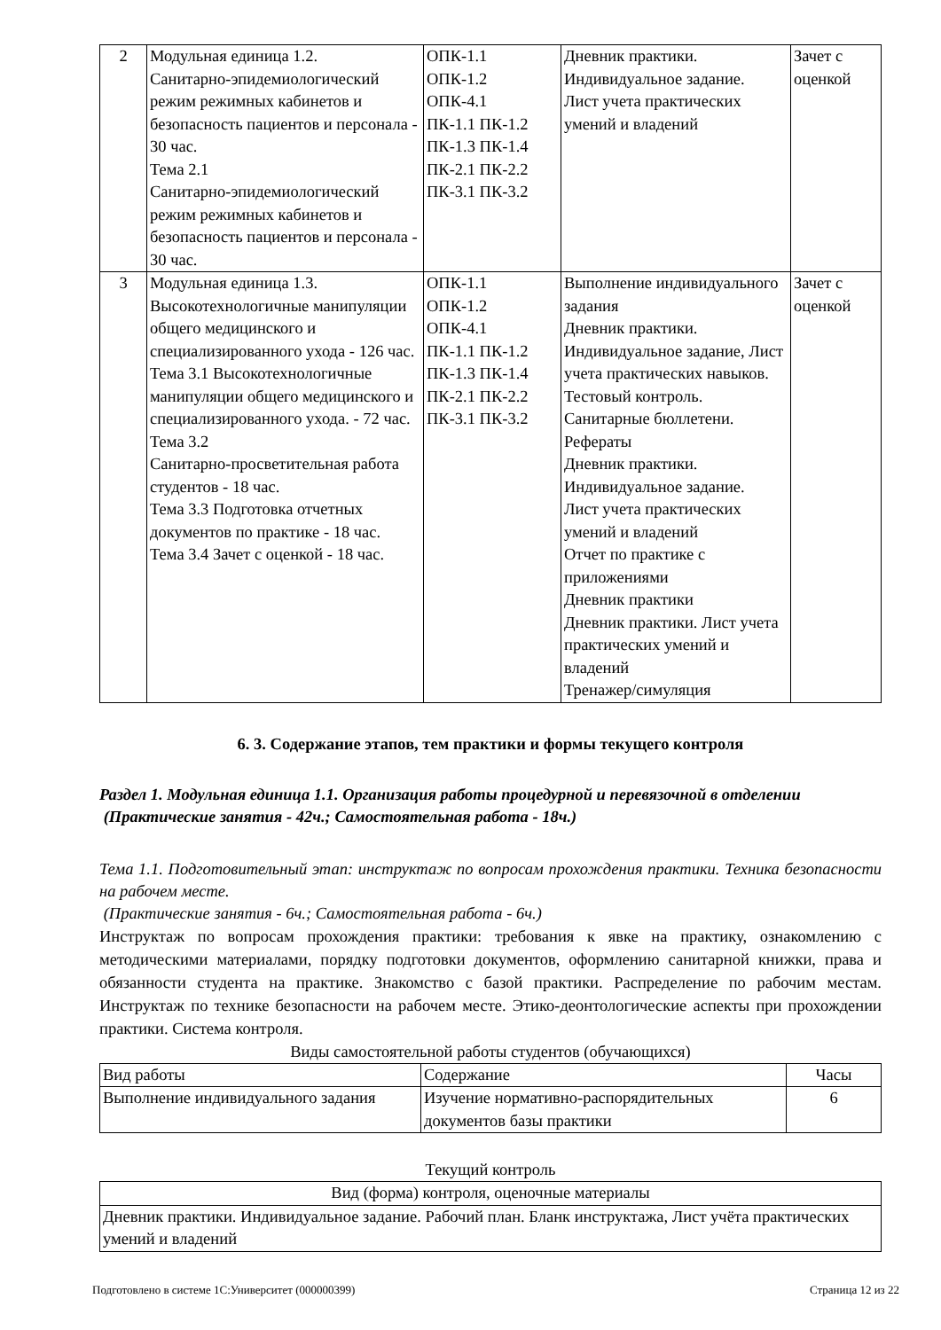| 2 | Модульная единица 1.2. Санитарно-эпидемиологический режим режимных кабинетов и безопасность пациентов и персонала - 30 час. Тема 2.1 Санитарно-эпидемиологический режим режимных кабинетов и безопасность пациентов и персонала - 30 час. | ОПК-1.1 ОПК-1.2 ОПК-4.1 ПК-1.1 ПК-1.2 ПК-1.3 ПК-1.4 ПК-2.1 ПК-2.2 ПК-3.1 ПК-3.2 | Дневник практики. Индивидуальное задание. Лист учета практических умений и владений | Зачет с оценкой |
| 3 | Модульная единица 1.3. Высокотехнологичные манипуляции общего медицинского и специализированного ухода - 126 час. Тема 3.1 Высокотехнологичные манипуляции общего медицинского и специализированного ухода. - 72 час. Тема 3.2 Санитарно-просветительная работа студентов - 18 час. Тема 3.3 Подготовка отчетных документов по практике - 18 час. Тема 3.4 Зачет с оценкой - 18 час. | ОПК-1.1 ОПК-1.2 ОПК-4.1 ПК-1.1 ПК-1.2 ПК-1.3 ПК-1.4 ПК-2.1 ПК-2.2 ПК-3.1 ПК-3.2 | Выполнение индивидуального задания Дневник практики. Индивидуальное задание, Лист учета практических навыков. Тестовый контроль. Санитарные бюллетени. Рефераты Дневник практики. Индивидуальное задание. Лист учета практических умений и владений Отчет по практике с приложениями Дневник практики Дневник практики. Лист учета практических умений и владений Тренажер/симуляция | Зачет с оценкой |
6. 3. Содержание этапов, тем практики и формы текущего контроля
Раздел 1. Модульная единица 1.1. Организация работы процедурной и перевязочной в отделении
(Практические занятия - 42ч.; Самостоятельная работа - 18ч.)
Тема 1.1. Подготовительный этап: инструктаж по вопросам прохождения практики. Техника безопасности на рабочем месте.
(Практические занятия - 6ч.; Самостоятельная работа - 6ч.)
Инструктаж по вопросам прохождения практики: требования к явке на практику, ознакомлению с методическими материалами, порядку подготовки документов, оформлению санитарной книжки, права и обязанности студента на практике. Знакомство с базой практики. Распределение по рабочим местам. Инструктаж по технике безопасности на рабочем месте. Этико-деонтологические аспекты при прохождении практики. Система контроля.
Виды самостоятельной работы студентов (обучающихся)
| Вид работы | Содержание | Часы |
| Выполнение индивидуального задания | Изучение нормативно-распорядительных документов базы практики | 6 |
Текущий контроль
| Вид (форма) контроля, оценочные материалы |
| Дневник практики. Индивидуальное задание. Рабочий план. Бланк инструктажа, Лист учёта практических умений и владений |
Подготовлено в системе 1С:Университет (000000399) Страница 12 из 22